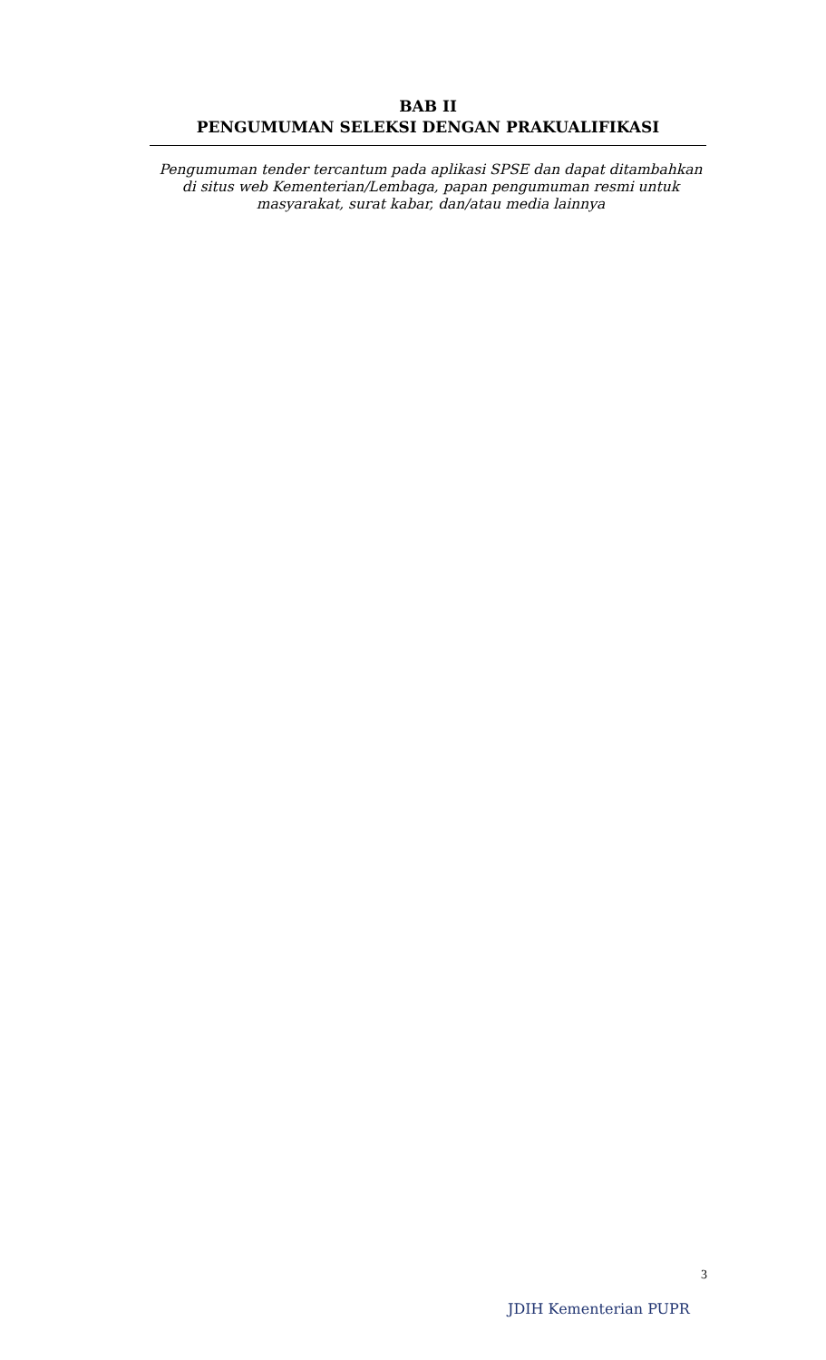BAB II
PENGUMUMAN SELEKSI DENGAN PRAKUALIFIKASI
Pengumuman tender tercantum pada aplikasi SPSE dan dapat ditambahkan di situs web Kementerian/Lembaga, papan pengumuman resmi untuk masyarakat, surat kabar, dan/atau media lainnya
3
JDIH Kementerian PUPR